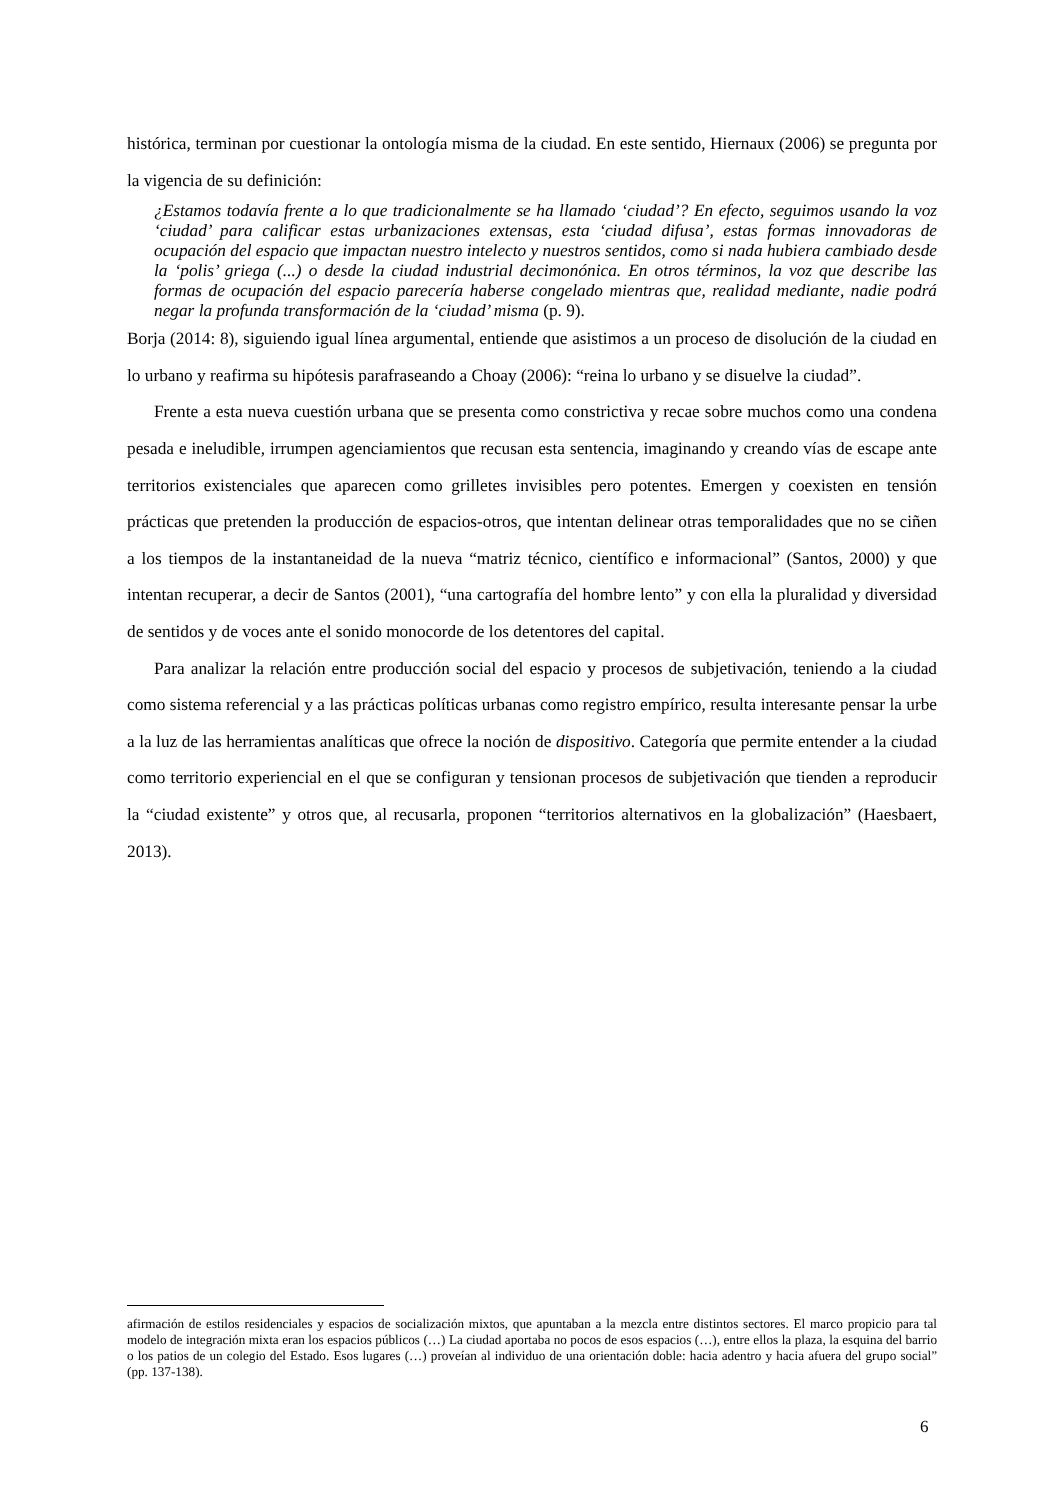histórica, terminan por cuestionar la ontología misma de la ciudad. En este sentido, Hiernaux (2006) se pregunta por la vigencia de su definición:
¿Estamos todavía frente a lo que tradicionalmente se ha llamado ‘ciudad’? En efecto, seguimos usando la voz ‘ciudad’ para calificar estas urbanizaciones extensas, esta ‘ciudad difusa’, estas formas innovadoras de ocupación del espacio que impactan nuestro intelecto y nuestros sentidos, como si nada hubiera cambiado desde la ‘polis’ griega (...) o desde la ciudad industrial decimonónica. En otros términos, la voz que describe las formas de ocupación del espacio parecería haberse congelado mientras que, realidad mediante, nadie podrá negar la profunda transformación de la ‘ciudad’ misma (p. 9).
Borja (2014: 8), siguiendo igual línea argumental, entiende que asistimos a un proceso de disolución de la ciudad en lo urbano y reafirma su hipótesis parafraseando a Choay (2006): “reina lo urbano y se disuelve la ciudad”.
Frente a esta nueva cuestión urbana que se presenta como constrictiva y recae sobre muchos como una condena pesada e ineludible, irrumpen agenciamientos que recusan esta sentencia, imaginando y creando vías de escape ante territorios existenciales que aparecen como grilletes invisibles pero potentes. Emergen y coexisten en tensión prácticas que pretenden la producción de espacios-otros, que intentan delinear otras temporalidades que no se ciñen a los tiempos de la instantaneidad de la nueva “matriz técnico, científico e informacional” (Santos, 2000) y que intentan recuperar, a decir de Santos (2001), “una cartografía del hombre lento” y con ella la pluralidad y diversidad de sentidos y de voces ante el sonido monocorde de los detentores del capital.
Para analizar la relación entre producción social del espacio y procesos de subjetivación, teniendo a la ciudad como sistema referencial y a las prácticas políticas urbanas como registro empírico, resulta interesante pensar la urbe a la luz de las herramientas analíticas que ofrece la noción de dispositivo. Categoría que permite entender a la ciudad como territorio experiencial en el que se configuran y tensionan procesos de subjetivación que tienden a reproducir la “ciudad existente” y otros que, al recusarla, proponen “territorios alternativos en la globalización” (Haesbaert, 2013).
afirmación de estilos residenciales y espacios de socialización mixtos, que apuntaban a la mezcla entre distintos sectores. El marco propicio para tal modelo de integración mixta eran los espacios públicos (…) La ciudad aportaba no pocos de esos espacios (…), entre ellos la plaza, la esquina del barrio o los patios de un colegio del Estado. Esos lugares (…) proveían al individuo de una orientación doble: hacia adentro y hacia afuera del grupo social” (pp. 137-138).
6